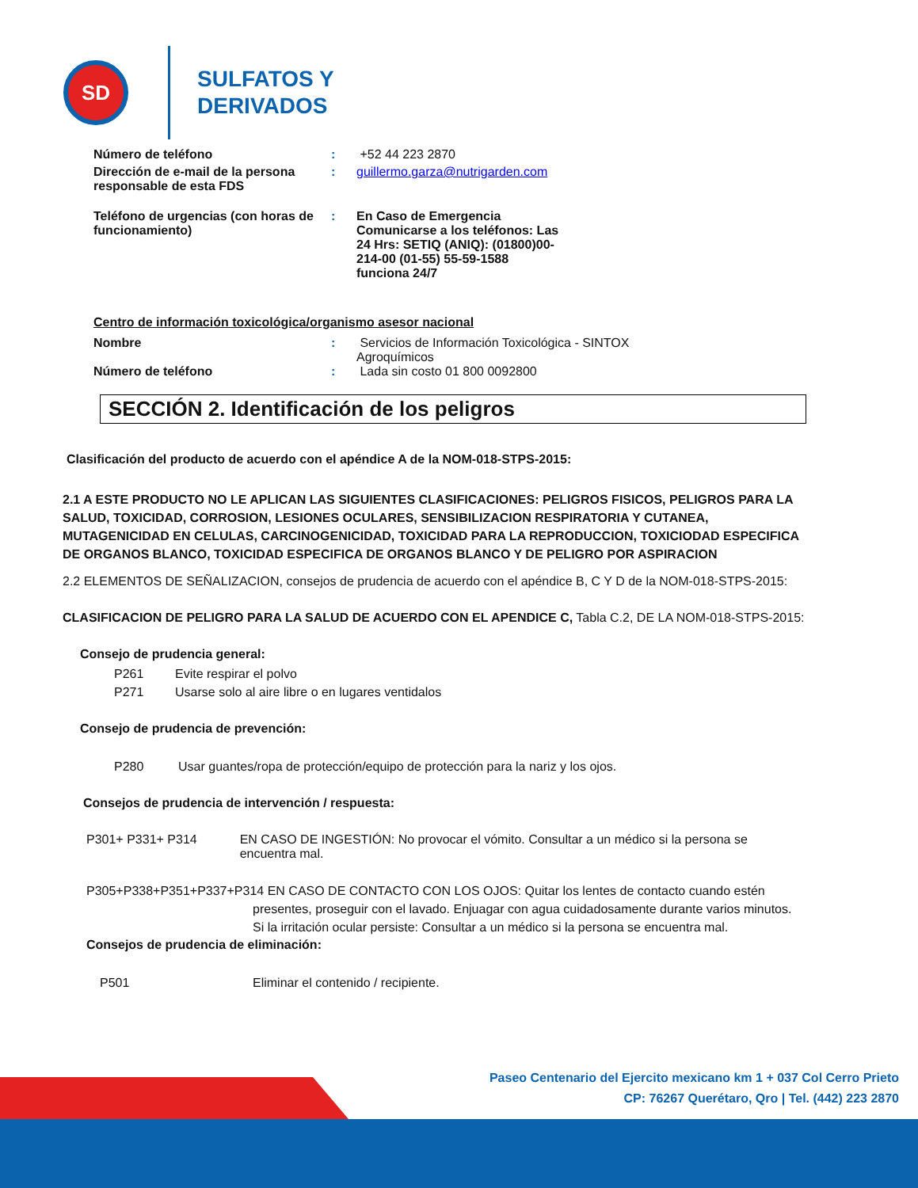SD
SULFATOS Y
DERIVADOS
Número de teléfono : +52 44 223 2870
Dirección de e-mail de la persona responsable de esta FDS
: guillermo.garza@nutrigarden.com
Teléfono de urgencias (con horas de funcionamiento)
:
En Caso de Emergencia Comunicarse a los teléfonos: Las 24 Hrs: SETIQ (ANIQ): (01800)00-214-00 (01-55) 55-59-1588 funciona 24/7
Centro de información toxicológica/organismo asesor nacional
Nombre : Servicios de Información Toxicológica - SINTOX Agroquímicos
Número de teléfono : Lada sin costo 01 800 0092800
SECCIÓN 2. Identificación de los peligros
Clasificación del producto de acuerdo con el apéndice A de la NOM-018-STPS-2015:
2.1 A ESTE PRODUCTO NO LE APLICAN LAS SIGUIENTES CLASIFICACIONES: PELIGROS FISICOS, PELIGROS PARA LA SALUD, TOXICIDAD, CORROSION, LESIONES OCULARES, SENSIBILIZACION RESPIRATORIA Y CUTANEA, MUTAGENICIDAD EN CELULAS, CARCINOGENICIDAD, TOXICIDAD PARA LA REPRODUCCION, TOXICIODAD ESPECIFICA DE ORGANOS BLANCO, TOXICIDAD ESPECIFICA DE ORGANOS BLANCO Y DE PELIGRO POR ASPIRACION
2.2 ELEMENTOS DE SEÑALIZACION, consejos de prudencia de acuerdo con el apéndice B, C Y D de la NOM-018-STPS-2015:
CLASIFICACION DE PELIGRO PARA LA SALUD DE ACUERDO CON EL APENDICE C, Tabla C.2, DE LA NOM-018-STPS-2015:
Consejo de prudencia general:
P261 Evite respirar el polvo
P271 Usarse solo al aire libre o en lugares ventidalos
Consejo de prudencia de prevención:
P280 Usar guantes/ropa de protección/equipo de protección para la nariz y los ojos.
Consejos de prudencia de intervención / respuesta:
P301+ P331+ P314 EN CASO DE INGESTIÓN: No provocar el vómito. Consultar a un médico si la persona se encuentra mal.
P305+P338+P351+P337+P314 EN CASO DE CONTACTO CON LOS OJOS: Quitar los lentes de contacto cuando estén
presentes, proseguir con el lavado. Enjuagar con agua cuidadosamente durante varios minutos. Si la irritación ocular persiste: Consultar a un médico si la persona se encuentra mal.
Consejos de prudencia de eliminación:
P501 Eliminar el contenido / recipiente.
Paseo Centenario del Ejercito mexicano km 1 + 037 Col Cerro Prieto
CP: 76267 Querétaro, Qro | Tel. (442) 223 2870